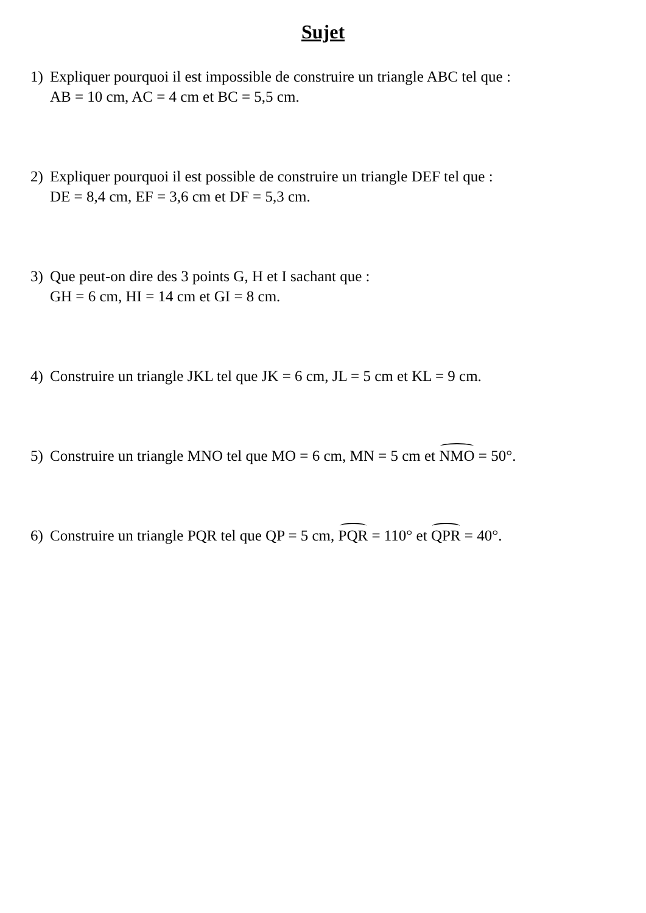Sujet
1) Expliquer pourquoi il est impossible de construire un triangle ABC tel que :
AB = 10 cm, AC = 4 cm et BC = 5,5 cm.
2) Expliquer pourquoi il est possible de construire un triangle DEF tel que :
DE = 8,4 cm, EF = 3,6 cm et DF = 5,3 cm.
3) Que peut-on dire des 3 points G, H et I sachant que :
GH = 6 cm, HI = 14 cm et GI = 8 cm.
4) Construire un triangle JKL tel que JK = 6 cm, JL = 5 cm et KL = 9 cm.
5) Construire un triangle MNO tel que MO = 6 cm, MN = 5 cm et NMO = 50°.
6) Construire un triangle PQR tel que QP = 5 cm, PQR = 110° et QPR = 40°.